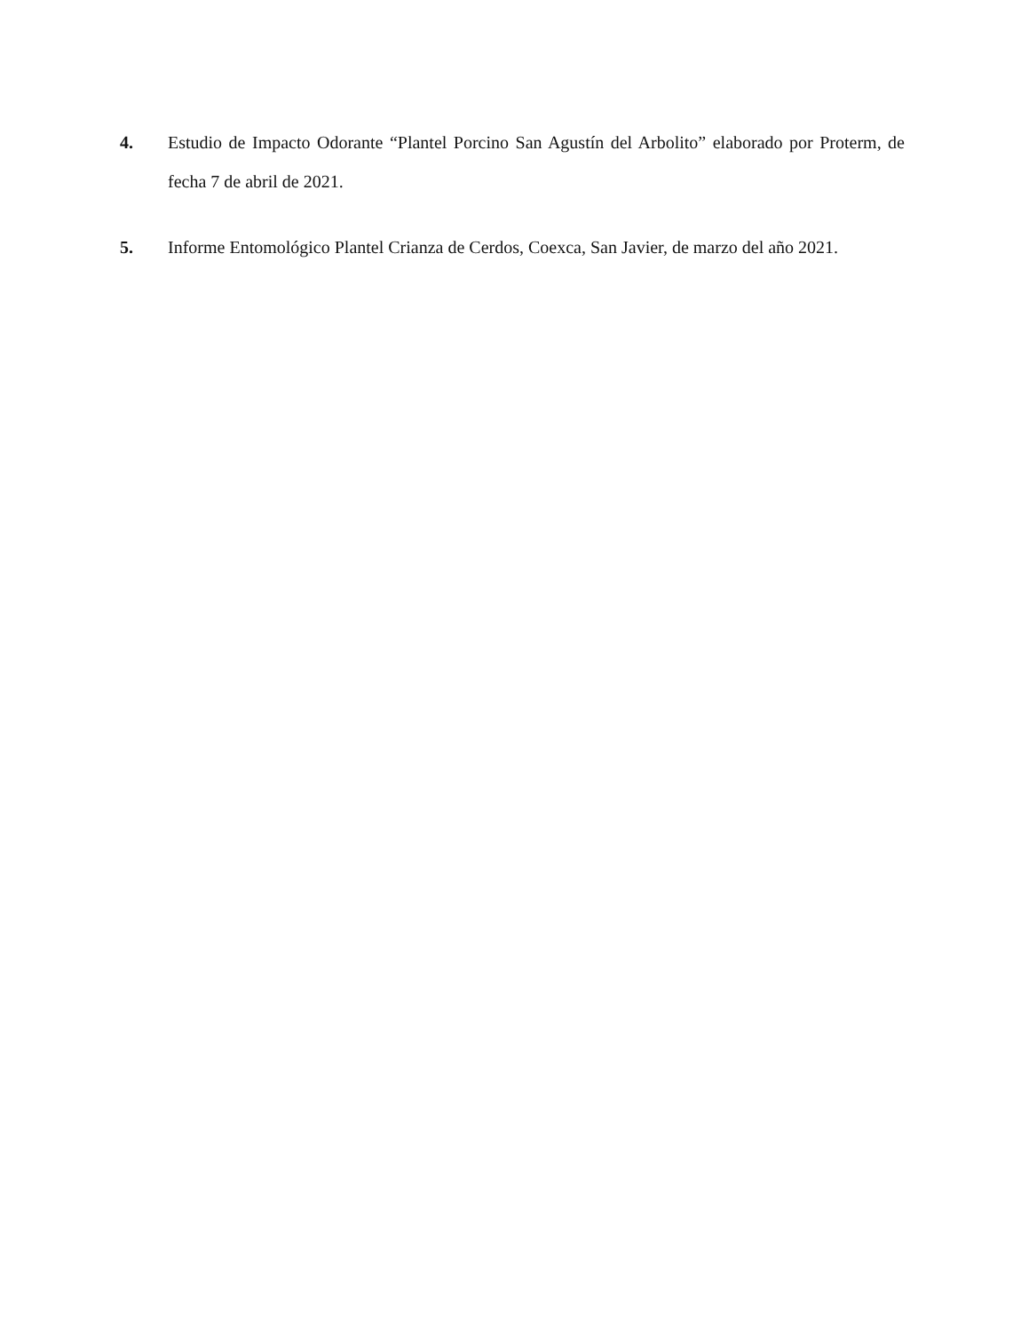4. Estudio de Impacto Odorante “Plantel Porcino San Agustín del Arbolito” elaborado por Proterm, de fecha 7 de abril de 2021.
5. Informe Entomológico Plantel Crianza de Cerdos, Coexca, San Javier, de marzo del año 2021.